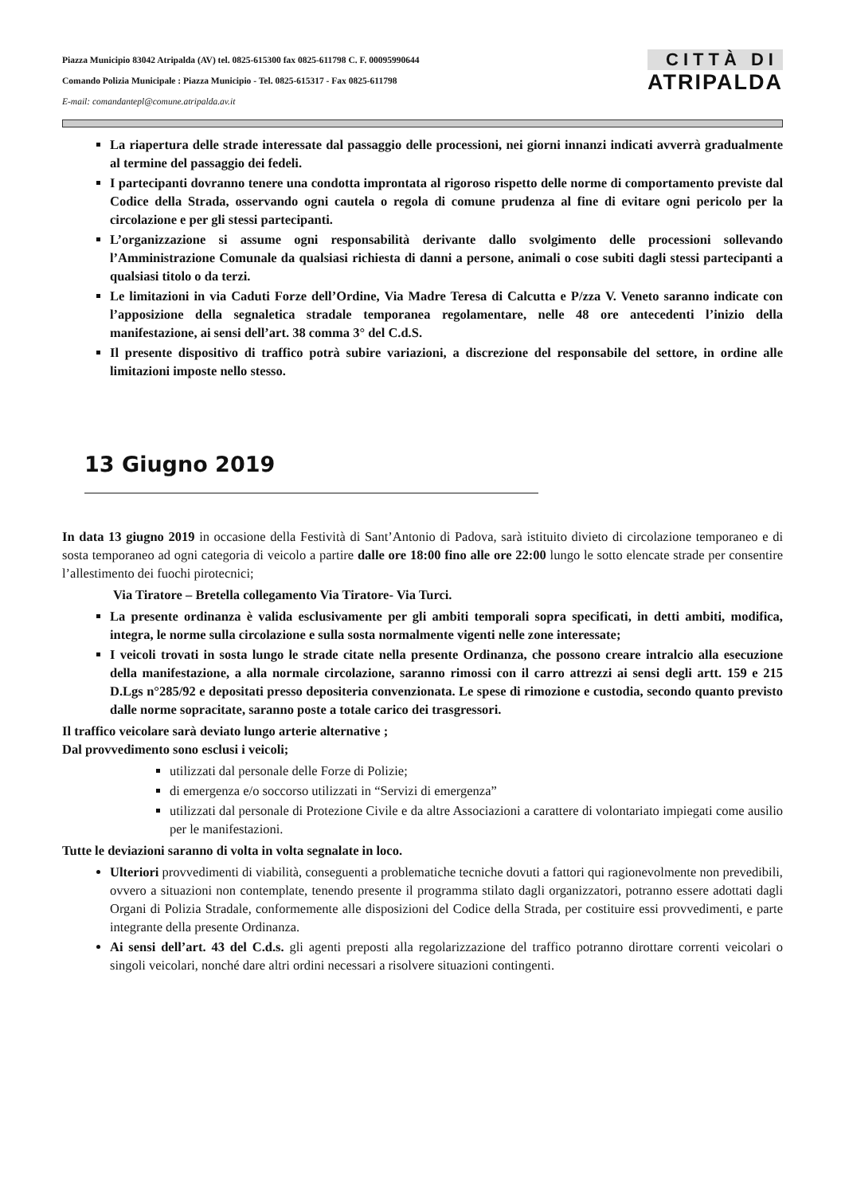Piazza Municipio 83042 Atripalda (AV) tel. 0825-615300 fax 0825-611798 C. F. 00095990644
Comando Polizia Municipale : Piazza Municipio - Tel. 0825-615317 - Fax 0825-611798
E-mail: comandantepl@comune.atripalda.av.it
CITTÀ DI
ATRIPALDA
La riapertura delle strade interessate dal passaggio delle processioni, nei giorni innanzi indicati avverrà gradualmente al termine del passaggio dei fedeli.
I partecipanti dovranno tenere una condotta improntata al rigoroso rispetto delle norme di comportamento previste dal Codice della Strada, osservando ogni cautela o regola di comune prudenza al fine di evitare ogni pericolo per la circolazione e per gli stessi partecipanti.
L’organizzazione si assume ogni responsabilità derivante dallo svolgimento delle processioni sollevando l’Amministrazione Comunale da qualsiasi richiesta di danni a persone, animali o cose subiti dagli stessi partecipanti a qualsiasi titolo o da terzi.
Le limitazioni in via Caduti Forze dell’Ordine, Via Madre Teresa di Calcutta e P/zza V. Veneto saranno indicate con l’apposizione della segnaletica stradale temporanea regolamentare, nelle 48 ore antecedenti l’inizio della manifestazione, ai sensi dell’art. 38 comma 3° del C.d.S.
Il presente dispositivo di traffico potrà subire variazioni, a discrezione del responsabile del settore, in ordine alle limitazioni imposte nello stesso.
13 Giugno 2019
In data 13 giugno 2019 in occasione della Festività di Sant’Antonio di Padova, sarà istituito divieto di circolazione temporaneo e di sosta temporaneo ad ogni categoria di veicolo a partire dalle ore 18:00 fino alle ore 22:00 lungo le sotto elencate strade per consentire l’allestimento dei fuochi pirotecnici;
Via Tiratore – Bretella collegamento Via Tiratore- Via Turci.
La presente ordinanza è valida esclusivamente per gli ambiti temporali sopra specificati, in detti ambiti, modifica, integra, le norme sulla circolazione e sulla sosta normalmente vigenti nelle zone interessate;
I veicoli trovati in sosta lungo le strade citate nella presente Ordinanza, che possono creare intralcio alla esecuzione della manifestazione, a alla normale circolazione, saranno rimossi con il carro attrezzi ai sensi degli artt. 159 e 215 D.Lgs n°285/92 e depositati presso depositeria convenzionata. Le spese di rimozione e custodia, secondo quanto previsto dalle norme sopracitate, saranno poste a totale carico dei trasgressori.
Il traffico veicolare sarà deviato lungo arterie alternative ;
Dal provvedimento sono esclusi i veicoli;
utilizzati dal personale delle Forze di Polizie;
di emergenza e/o soccorso utilizzati in “Servizi di emergenza”
utilizzati dal personale di Protezione Civile e da altre Associazioni a carattere di volontariato impiegati come ausilio per le manifestazioni.
Tutte le deviazioni saranno di volta in volta segnalate in loco.
Ulteriori provvedimenti di viabilità, conseguenti a problematiche tecniche dovuti a fattori qui ragionevolmente non prevedibili, ovvero a situazioni non contemplate, tenendo presente il programma stilato dagli organizzatori, potranno essere adottati dagli Organi di Polizia Stradale, conformemente alle disposizioni del Codice della Strada, per costituire essi provvedimenti, e parte integrante della presente Ordinanza.
Ai sensi dell’art. 43 del C.d.s. gli agenti preposti alla regolarizzazione del traffico potranno dirottare correnti veicolari o singoli veicolari, nonché dare altri ordini necessari a risolvere situazioni contingenti.